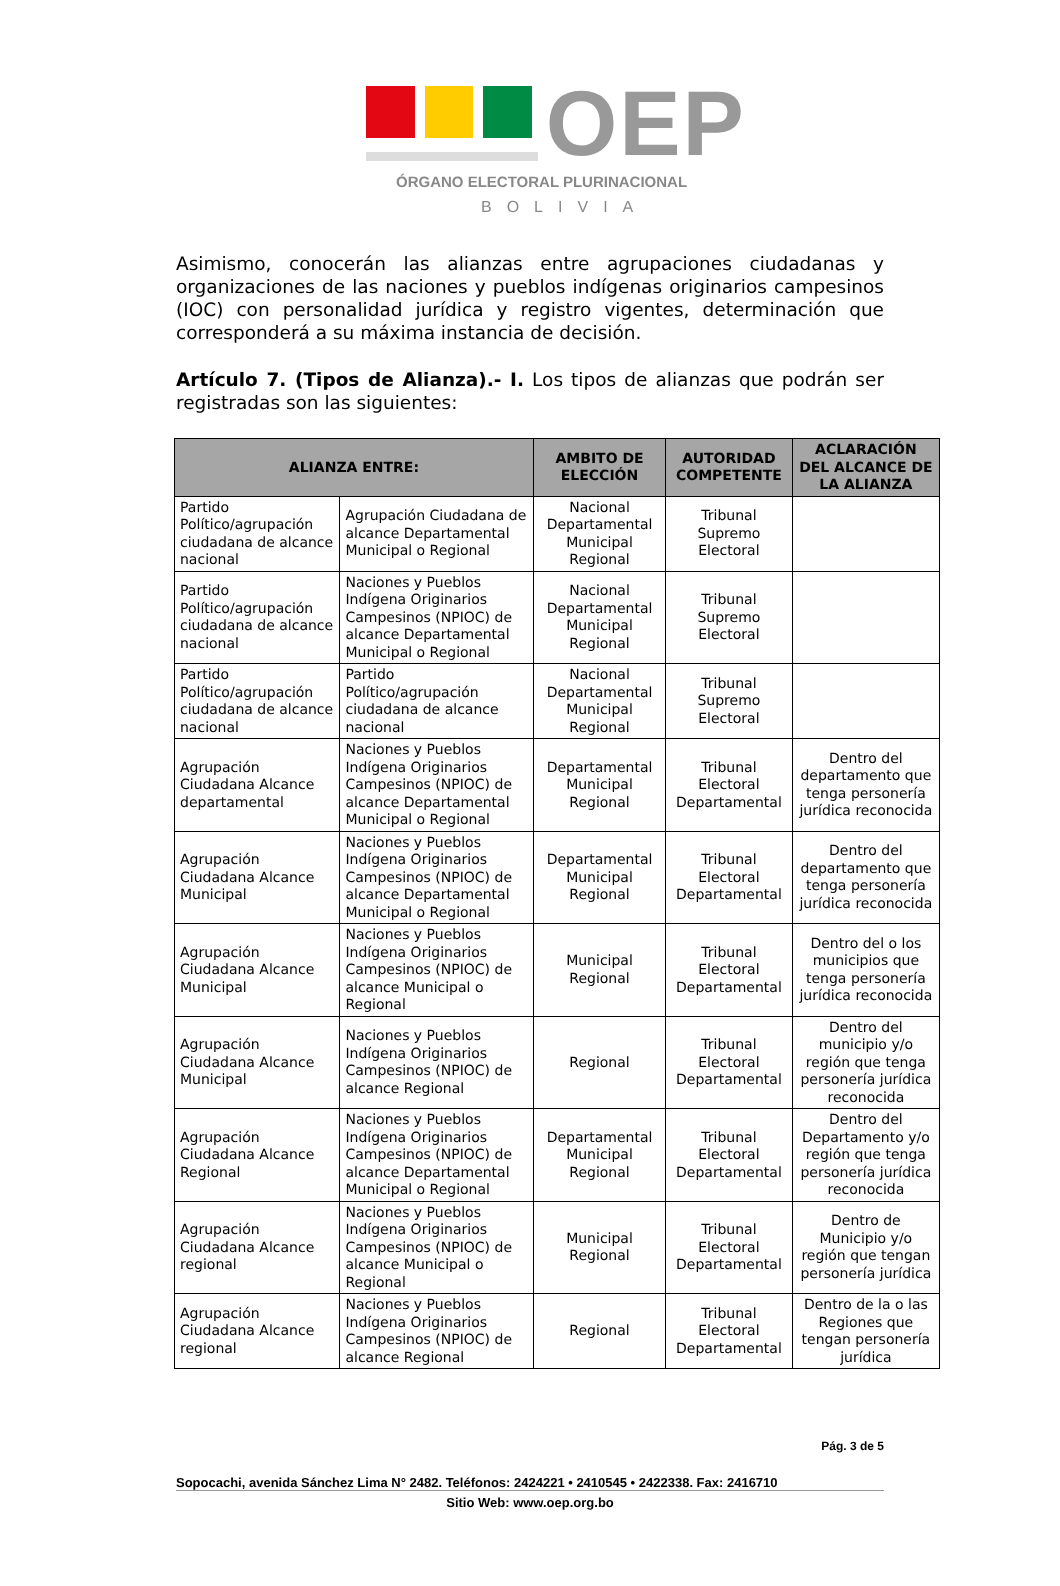OEP
ÓRGANO ELECTORAL PLURINACIONAL
BOLIVIA
Asimismo, conocerán las alianzas entre agrupaciones ciudadanas y organizaciones de las naciones y pueblos indígenas originarios campesinos (IOC) con personalidad jurídica y registro vigentes, determinación que corresponderá a su máxima instancia de decisión.
Artículo 7. (Tipos de Alianza).- I. Los tipos de alianzas que podrán ser registradas son las siguientes:
| ALIANZA ENTRE: | | AMBITO DE ELECCIÓN | AUTORIDAD COMPETENTE | ACLARACIÓN DEL ALCANCE DE LA ALIANZA |
| --- | --- | --- | --- | --- |
| Partido Político/agrupación ciudadana de alcance nacional | Agrupación Ciudadana de alcance Departamental Municipal o Regional | Nacional Departamental Municipal Regional | Tribunal Supremo Electoral | |
| Partido Político/agrupación ciudadana de alcance nacional | Naciones y Pueblos Indígena Originarios Campesinos (NPIOC) de alcance Departamental Municipal o Regional | Nacional Departamental Municipal Regional | Tribunal Supremo Electoral | |
| Partido Político/agrupación ciudadana de alcance nacional | Partido Político/agrupación ciudadana de alcance nacional | Nacional Departamental Municipal Regional | Tribunal Supremo Electoral | |
| Agrupación Ciudadana Alcance departamental | Naciones y Pueblos Indígena Originarios Campesinos (NPIOC) de alcance Departamental Municipal o Regional | Departamental Municipal Regional | Tribunal Electoral Departamental | Dentro del departamento que tenga personería jurídica reconocida |
| Agrupación Ciudadana Alcance Municipal | Naciones y Pueblos Indígena Originarios Campesinos (NPIOC) de alcance Departamental Municipal o Regional | Departamental Municipal Regional | Tribunal Electoral Departamental | Dentro del departamento que tenga personería jurídica reconocida |
| Agrupación Ciudadana Alcance Municipal | Naciones y Pueblos Indígena Originarios Campesinos (NPIOC) de alcance Municipal o Regional | Municipal Regional | Tribunal Electoral Departamental | Dentro del o los municipios que tenga personería jurídica reconocida |
| Agrupación Ciudadana Alcance Municipal | Naciones y Pueblos Indígena Originarios Campesinos (NPIOC) de alcance Regional | Regional | Tribunal Electoral Departamental | Dentro del municipio y/o región que tenga personería jurídica reconocida |
| Agrupación Ciudadana Alcance Regional | Naciones y Pueblos Indígena Originarios Campesinos (NPIOC) de alcance Departamental Municipal o Regional | Departamental Municipal Regional | Tribunal Electoral Departamental | Dentro del Departamento y/o región que tenga personería jurídica reconocida |
| Agrupación Ciudadana Alcance regional | Naciones y Pueblos Indígena Originarios Campesinos (NPIOC) de alcance Municipal o Regional | Municipal Regional | Tribunal Electoral Departamental | Dentro de Municipio y/o región que tengan personería jurídica |
| Agrupación Ciudadana Alcance regional | Naciones y Pueblos Indígena Originarios Campesinos (NPIOC) de alcance Regional | Regional | Tribunal Electoral Departamental | Dentro de la o las Regiones que tengan personería jurídica |
Pág. 3 de 5
Sopocachi, avenida Sánchez Lima N° 2482. Teléfonos: 2424221 • 2410545 • 2422338. Fax: 2416710
Sitio Web: www.oep.org.bo